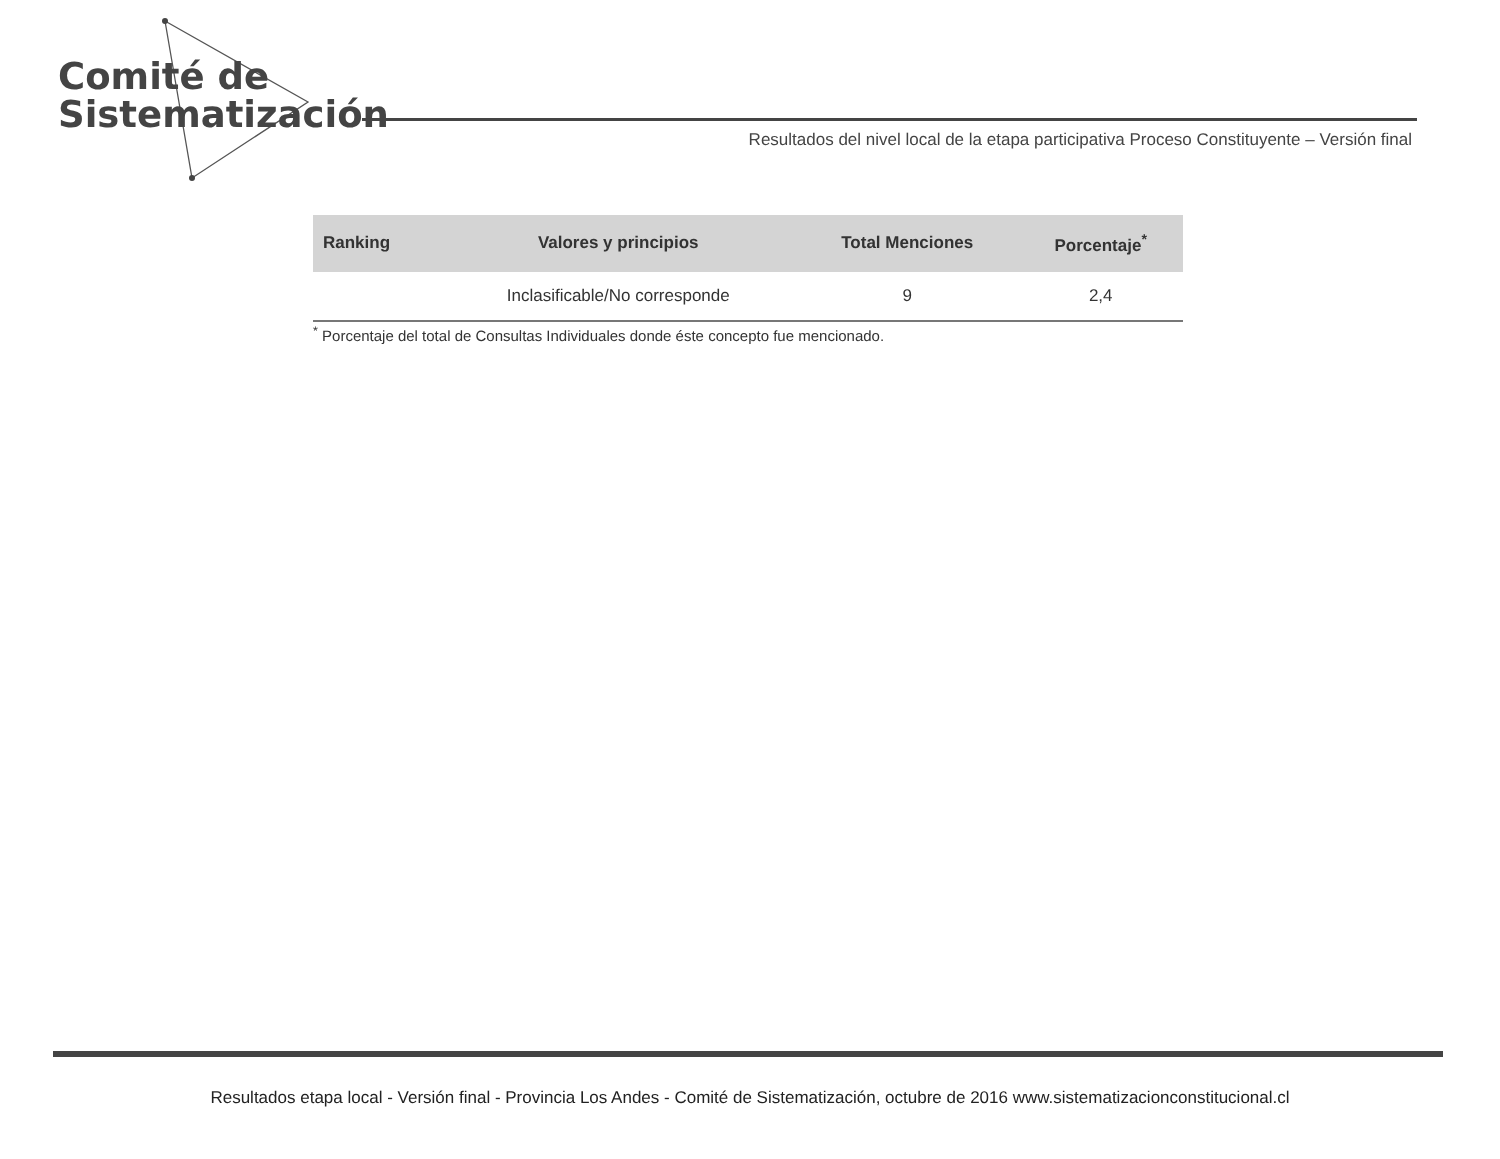Comité de
Sistematización
Resultados del nivel local de la etapa participativa Proceso Constituyente – Versión final
| Ranking | Valores y principios | Total Menciones | Porcentaje<sup>*</sup> |
| --- | --- | --- | --- |
| | Inclasificable/No corresponde | 9 | 2,4 |
<sup>*</sup> Porcentaje del total de Consultas Individuales donde éste concepto fue mencionado.
Resultados etapa local - Versión final - Provincia Los Andes - Comité de Sistematización, octubre de 2016 www.sistematizacionconstitucional.cl